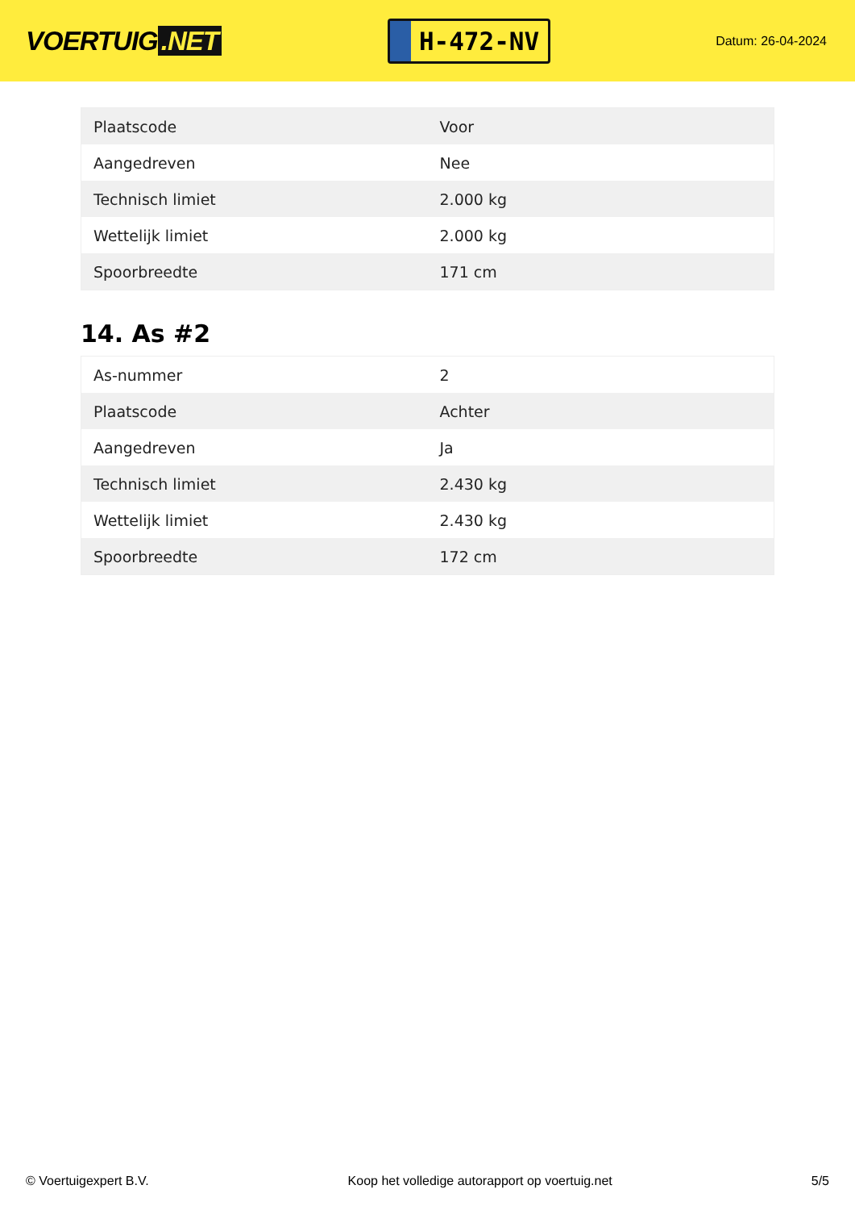VOERTUIG.NET
H-472-NV
Datum: 26-04-2024
| Plaatscode | Voor |
| Aangedreven | Nee |
| Technisch limiet | 2.000 kg |
| Wettelijk limiet | 2.000 kg |
| Spoorbreedte | 171 cm |
14. As #2
| As-nummer | 2 |
| Plaatscode | Achter |
| Aangedreven | Ja |
| Technisch limiet | 2.430 kg |
| Wettelijk limiet | 2.430 kg |
| Spoorbreedte | 172 cm |
© Voertuigexpert B.V. Koop het volledige autorapport op voertuig.net 5/5